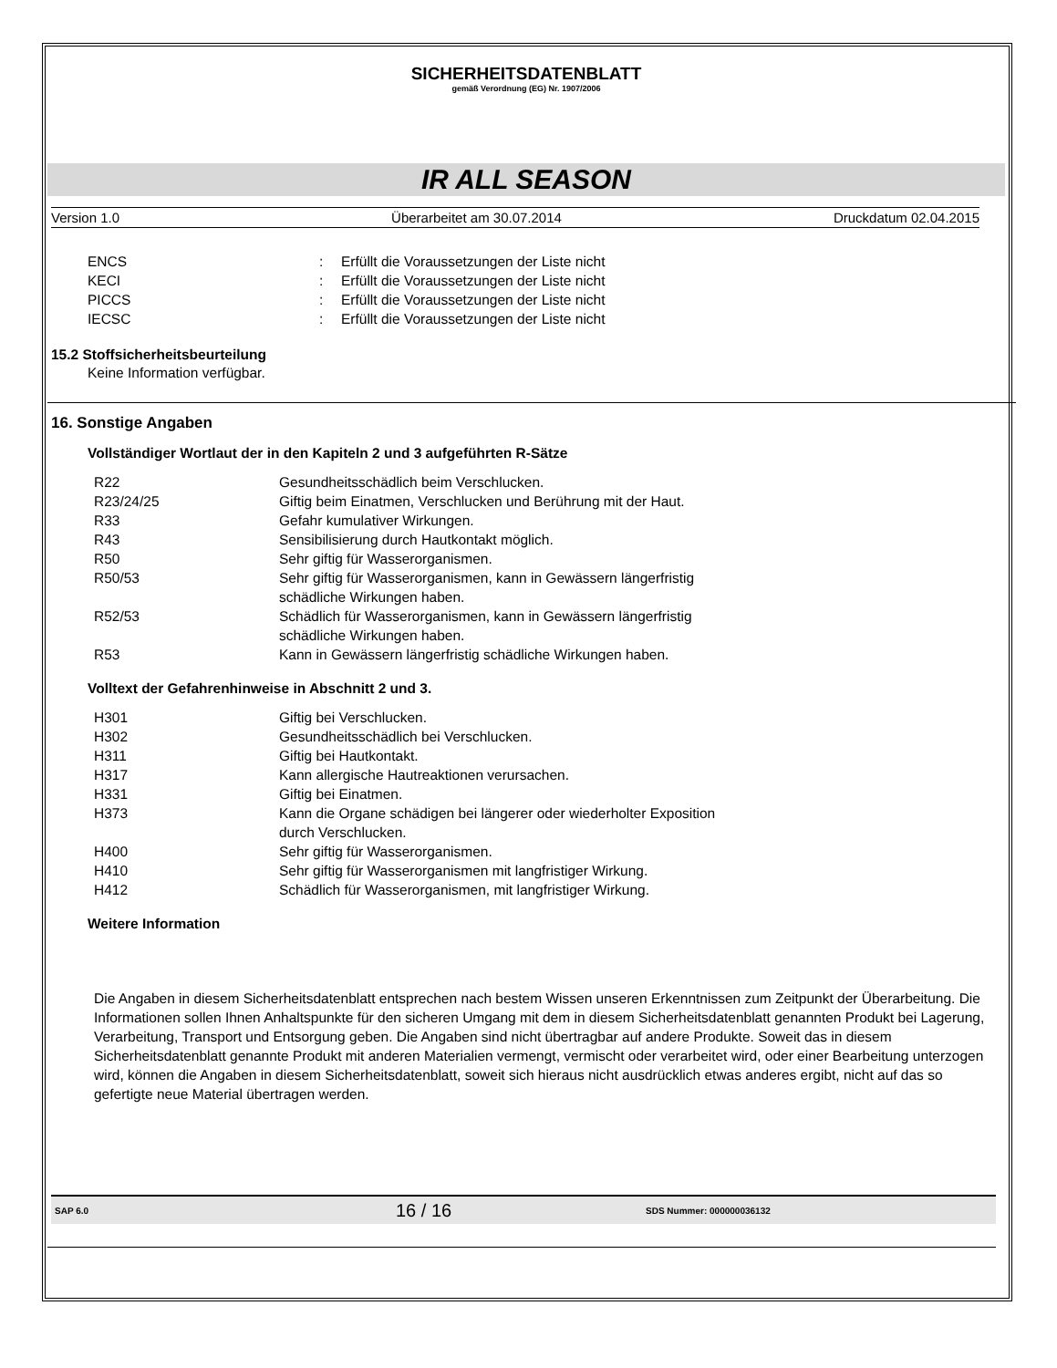SICHERHEITSDATENBLATT
gemäß Verordnung (EG) Nr. 1907/2006
IR ALL SEASON
Version 1.0 Überarbeitet am 30.07.2014 Druckdatum 02.04.2015
| ENCS | : | Erfüllt die Voraussetzungen der Liste nicht |
| KECI | : | Erfüllt die Voraussetzungen der Liste nicht |
| PICCS | : | Erfüllt die Voraussetzungen der Liste nicht |
| IECSC | : | Erfüllt die Voraussetzungen der Liste nicht |
15.2 Stoffsicherheitsbeurteilung
Keine Information verfügbar.
16. Sonstige Angaben
Vollständiger Wortlaut der in den Kapiteln 2 und 3 aufgeführten R-Sätze
| R22 | Gesundheitsschädlich beim Verschlucken. |
| R23/24/25 | Giftig beim Einatmen, Verschlucken und Berührung mit der Haut. |
| R33 | Gefahr kumulativer Wirkungen. |
| R43 | Sensibilisierung durch Hautkontakt möglich. |
| R50 | Sehr giftig für Wasserorganismen. |
| R50/53 | Sehr giftig für Wasserorganismen, kann in Gewässern längerfristig schädliche Wirkungen haben. |
| R52/53 | Schädlich für Wasserorganismen, kann in Gewässern längerfristig schädliche Wirkungen haben. |
| R53 | Kann in Gewässern längerfristig schädliche Wirkungen haben. |
Volltext der Gefahrenhinweise in Abschnitt 2 und 3.
| H301 | Giftig bei Verschlucken. |
| H302 | Gesundheitsschädlich bei Verschlucken. |
| H311 | Giftig bei Hautkontakt. |
| H317 | Kann allergische Hautreaktionen verursachen. |
| H331 | Giftig bei Einatmen. |
| H373 | Kann die Organe schädigen bei längerer oder wiederholter Exposition durch Verschlucken. |
| H400 | Sehr giftig für Wasserorganismen. |
| H410 | Sehr giftig für Wasserorganismen mit langfristiger Wirkung. |
| H412 | Schädlich für Wasserorganismen, mit langfristiger Wirkung. |
Weitere Information
Die Angaben in diesem Sicherheitsdatenblatt entsprechen nach bestem Wissen unseren Erkenntnissen zum Zeitpunkt der Überarbeitung. Die Informationen sollen Ihnen Anhaltspunkte für den sicheren Umgang mit dem in diesem Sicherheitsdatenblatt genannten Produkt bei Lagerung, Verarbeitung, Transport und Entsorgung geben. Die Angaben sind nicht übertragbar auf andere Produkte. Soweit das in diesem Sicherheitsdatenblatt genannte Produkt mit anderen Materialien vermengt, vermischt oder verarbeitet wird, oder einer Bearbeitung unterzogen wird, können die Angaben in diesem Sicherheitsdatenblatt, soweit sich hieraus nicht ausdrücklich etwas anderes ergibt, nicht auf das so gefertigte neue Material übertragen werden.
SAP 6.0 16 / 16 SDS Nummer: 000000036132